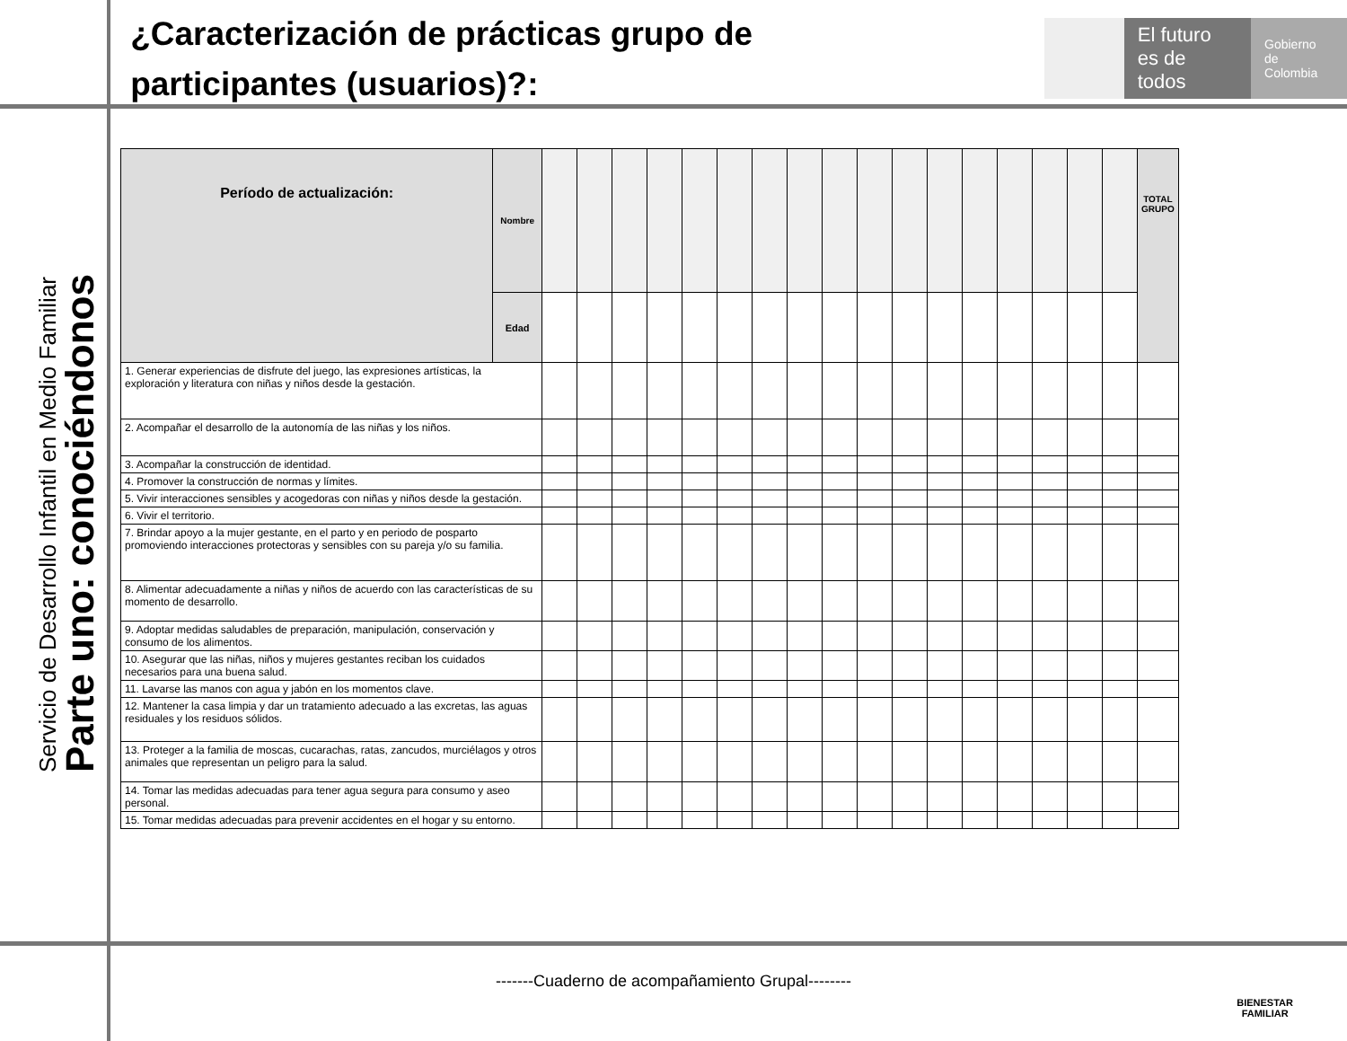¿Caracterización de prácticas grupo de participantes (usuarios)?:
El futuro
es de todos
Gobierno
de Colombia
Servicio de Desarrollo Infantil en Medio Familiar
Parte uno: conociéndonos
| Período de actualización: | Nombre | | | | | | | | | | | | | | | | | | TOTAL GRUPO |
| | Edad | | | | | | | | | | | | | | | | | | |
| 1. Generar experiencias de disfrute del juego, las expresiones artísticas, la exploración y literatura con niñas y niños desde la gestación. | | | | | | | | | | | | | | | | | | | |
| 2. Acompañar el desarrollo de la autonomía de las niñas y los niños. | | | | | | | | | | | | | | | | | | | |
| 3. Acompañar la construcción de identidad. | | | | | | | | | | | | | | | | | | | |
| 4. Promover la construcción de normas y límites. | | | | | | | | | | | | | | | | | | | |
| 5. Vivir interacciones sensibles y acogedoras con niñas y niños desde la gestación. | | | | | | | | | | | | | | | | | | | |
| 6. Vivir el territorio. | | | | | | | | | | | | | | | | | | | |
| 7. Brindar apoyo a la mujer gestante, en el parto y en periodo de posparto promoviendo interacciones protectoras y sensibles con su pareja y/o su familia. | | | | | | | | | | | | | | | | | | | |
| 8. Alimentar adecuadamente a niñas y niños de acuerdo con las características de su momento de desarrollo. | | | | | | | | | | | | | | | | | | | |
| 9. Adoptar medidas saludables de preparación, manipulación, conservación y consumo de los alimentos. | | | | | | | | | | | | | | | | | | | |
| 10. Asegurar que las niñas, niños y mujeres gestantes reciban los cuidados necesarios para una buena salud. | | | | | | | | | | | | | | | | | | | |
| 11. Lavarse las manos con agua y jabón en los momentos clave. | | | | | | | | | | | | | | | | | | | |
| 12. Mantener la casa limpia y dar un tratamiento adecuado a las excretas, las aguas residuales y los residuos sólidos. | | | | | | | | | | | | | | | | | | | |
| 13. Proteger a la familia de moscas, cucarachas, ratas, zancudos, murciélagos y otros animales que representan un peligro para la salud. | | | | | | | | | | | | | | | | | | | |
| 14. Tomar las medidas adecuadas para tener agua segura para consumo y aseo personal. | | | | | | | | | | | | | | | | | | | |
| 15. Tomar medidas adecuadas para prevenir accidentes en el hogar y su entorno. | | | | | | | | | | | | | | | | | | | |
-------Cuaderno de acompañamiento Grupal--------
BIENESTAR
FAMILIAR